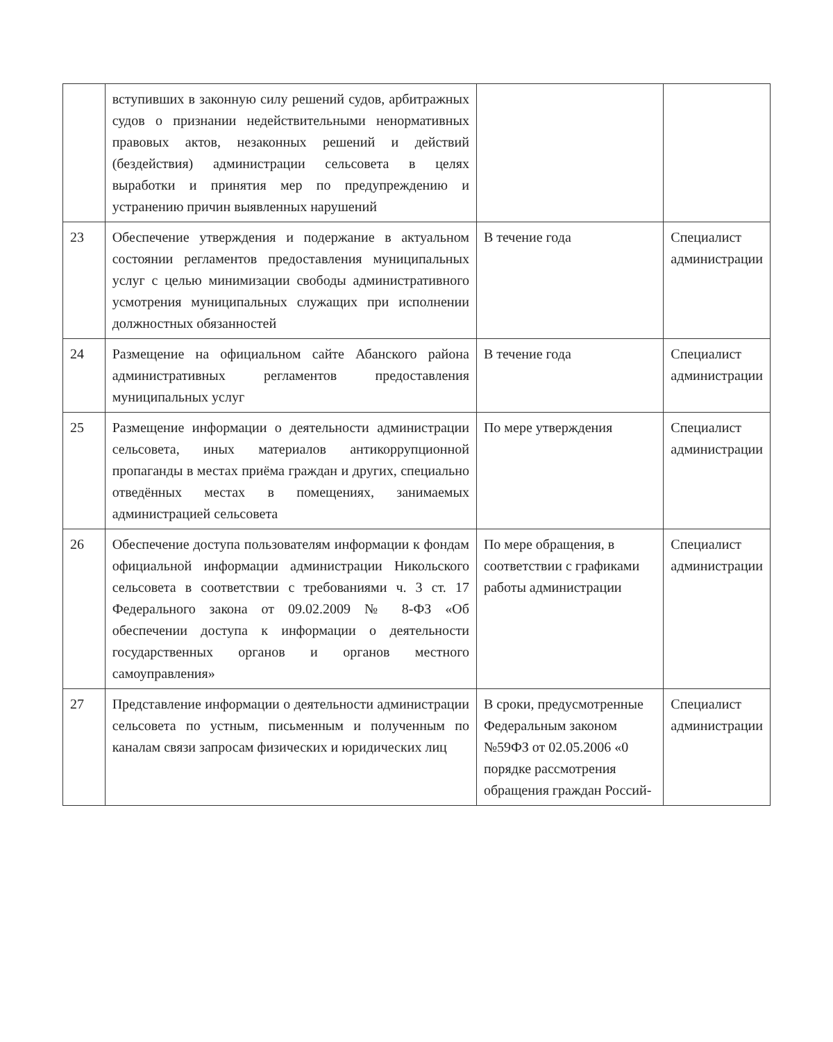| | вступивших в законную силу решений судов, арбитражных судов о признании недействительными ненормативных правовых актов, незаконных решений и действий (бездействия) администрации сельсовета в целях выработки и принятия мер по предупреждению и устранению причин выявленных нарушений | | |
| 23 | Обеспечение утверждения и подержание в актуальном состоянии регламентов предоставления муниципальных услуг с целью минимизации свободы административного усмотрения муниципальных служащих при исполнении должностных обязанностей | В течение года | Специалист администрации |
| 24 | Размещение на официальном сайте Абанского района административных регламентов предоставления муниципальных услуг | В течение года | Специалист администрации |
| 25 | Размещение информации о деятельности администрации сельсовета, иных материалов антикоррупционной пропаганды в местах приёма граждан и других, специально отведённых местах в помещениях, занимаемых администрацией сельсовета | По мере утверждения | Специалист администрации |
| 26 | Обеспечение доступа пользователям информации к фондам официальной информации администрации Никольского сельсовета в соответствии с требованиями ч. 3 ст. 17 Федерального закона от 09.02.2009 № 8-ФЗ «Об обеспечении доступа к информации о деятельности государственных органов и органов местного самоуправления» | По мере обращения, в соответствии с графиками работы администрации | Специалист администрации |
| 27 | Представление информации о деятельности администрации сельсовета по устным, письменным и полученным по каналам связи запросам физических и юридических лиц | В сроки, предусмотренные Федеральным законом №59ФЗ от 02.05.2006 «0 порядке рассмотрения обращения граждан Россий- | Специалист администрации |